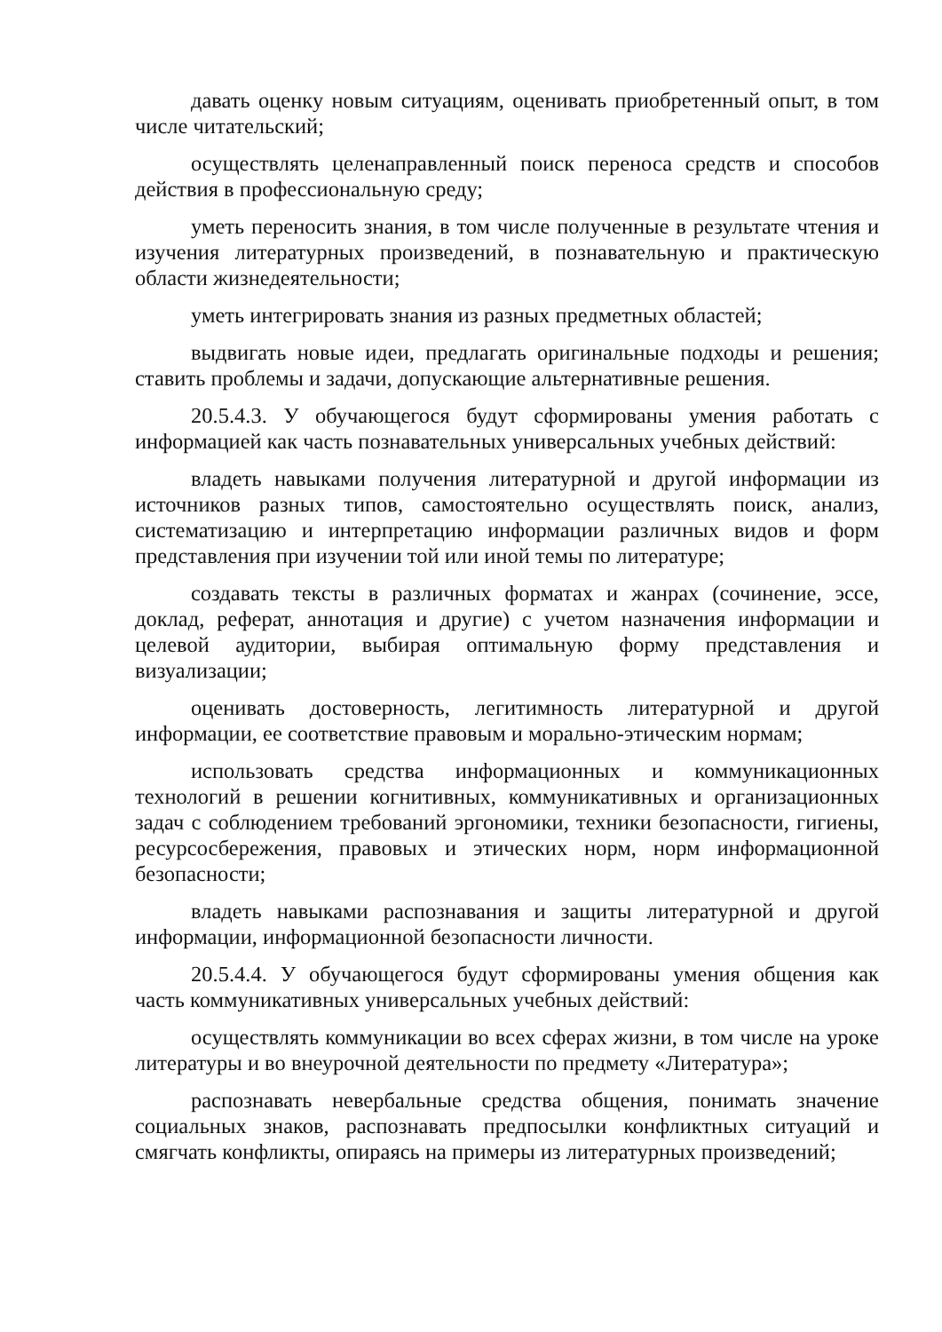давать оценку новым ситуациям, оценивать приобретенный опыт, в том числе читательский;
осуществлять целенаправленный поиск переноса средств и способов действия в профессиональную среду;
уметь переносить знания, в том числе полученные в результате чтения и изучения литературных произведений, в познавательную и практическую области жизнедеятельности;
уметь интегрировать знания из разных предметных областей;
выдвигать новые идеи, предлагать оригинальные подходы и решения; ставить проблемы и задачи, допускающие альтернативные решения.
20.5.4.3. У обучающегося будут сформированы умения работать с информацией как часть познавательных универсальных учебных действий:
владеть навыками получения литературной и другой информации из источников разных типов, самостоятельно осуществлять поиск, анализ, систематизацию и интерпретацию информации различных видов и форм представления при изучении той или иной темы по литературе;
создавать тексты в различных форматах и жанрах (сочинение, эссе, доклад, реферат, аннотация и другие) с учетом назначения информации и целевой аудитории, выбирая оптимальную форму представления и визуализации;
оценивать достоверность, легитимность литературной и другой информации, ее соответствие правовым и морально-этическим нормам;
использовать средства информационных и коммуникационных технологий в решении когнитивных, коммуникативных и организационных задач с соблюдением требований эргономики, техники безопасности, гигиены, ресурсосбережения, правовых и этических норм, норм информационной безопасности;
владеть навыками распознавания и защиты литературной и другой информации, информационной безопасности личности.
20.5.4.4. У обучающегося будут сформированы умения общения как часть коммуникативных универсальных учебных действий:
осуществлять коммуникации во всех сферах жизни, в том числе на уроке литературы и во внеурочной деятельности по предмету «Литература»;
распознавать невербальные средства общения, понимать значение социальных знаков, распознавать предпосылки конфликтных ситуаций и смягчать конфликты, опираясь на примеры из литературных произведений;